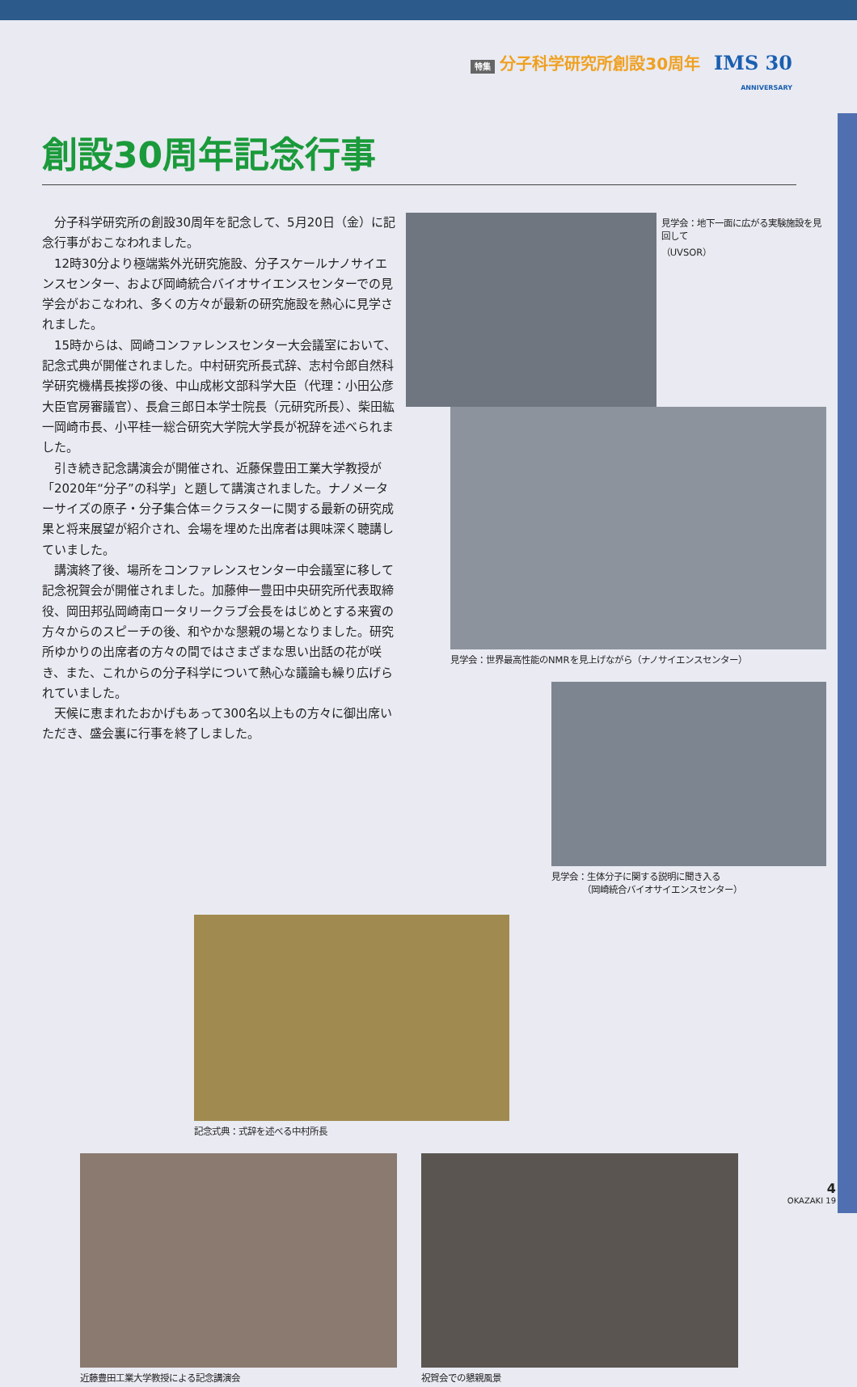特集 分子科学研究所創設30周年 IMS 30
ANNIVERSARY
創設30周年記念行事
分子科学研究所の創設30周年を記念して、5月20日（金）に記念行事がおこなわれました。
12時30分より極端紫外光研究施設、分子スケールナノサイエンスセンター、および岡崎統合バイオサイエンスセンターでの見学会がおこなわれ、多くの方々が最新の研究施設を熱心に見学されました。
15時からは、岡崎コンファレンスセンター大会議室において、記念式典が開催されました。中村研究所長式辞、志村令郎自然科学研究機構長挨拶の後、中山成彬文部科学大臣（代理：小田公彦大臣官房審議官）、長倉三郎日本学士院長（元研究所長）、柴田紘一岡崎市長、小平桂一総合研究大学院大学長が祝辞を述べられました。
引き続き記念講演会が開催され、近藤保豊田工業大学教授が「2020年“分子”の科学」と題して講演されました。ナノメーターサイズの原子・分子集合体＝クラスターに関する最新の研究成果と将来展望が紹介され、会場を埋めた出席者は興味深く聴講していました。
講演終了後、場所をコンファレンスセンター中会議室に移して記念祝賀会が開催されました。加藤伸一豊田中央研究所代表取締役、岡田邦弘岡崎南ロータリークラブ会長をはじめとする来賓の方々からのスピーチの後、和やかな懇親の場となりました。研究所ゆかりの出席者の方々の間ではさまざまな思い出話の花が咲き、また、これからの分子科学について熱心な議論も繰り広げられていました。
天候に恵まれたおかげもあって300名以上もの方々に御出席いただき、盛会裏に行事を終了しました。
見学会：地下一面に広がる実験施設を見回して
（UVSOR）
見学会：世界最高性能のNMRを見上げながら（ナノサイエンスセンター）
見学会：生体分子に関する説明に聞き入る
　　　　（岡崎統合バイオサイエンスセンター）
記念式典：式辞を述べる中村所長
近藤豊田工業大学教授による記念講演会 祝賀会での懇親風景
4
OKAZAKI 19